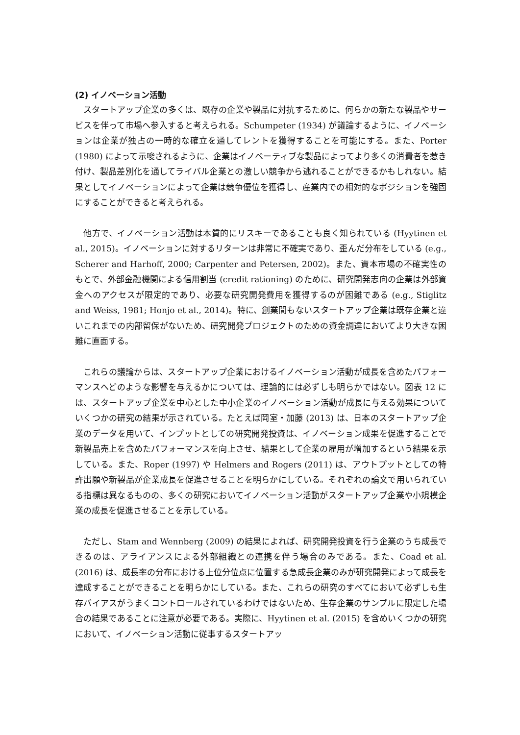(2) イノベーション活動
スタートアップ企業の多くは、既存の企業や製品に対抗するために、何らかの新たな製品やサービスを伴って市場へ参入すると考えられる。Schumpeter (1934) が議論するように、イノベーションは企業が独占の一時的な確立を通してレントを獲得することを可能にする。また、Porter (1980) によって示唆されるように、企業はイノベーティブな製品によってより多くの消費者を惹き付け、製品差別化を通してライバル企業との激しい競争から逃れることができるかもしれない。結果としてイノベーションによって企業は競争優位を獲得し、産業内での相対的なポジションを強固にすることができると考えられる。
他方で、イノベーション活動は本質的にリスキーであることも良く知られている (Hyytinen et al., 2015)。イノベーションに対するリターンは非常に不確実であり、歪んだ分布をしている (e.g., Scherer and Harhoff, 2000; Carpenter and Petersen, 2002)。また、資本市場の不確実性のもとで、外部金融機関による信用割当 (credit rationing) のために、研究開発志向の企業は外部資金へのアクセスが限定的であり、必要な研究開発費用を獲得するのが困難である (e.g., Stiglitz and Weiss, 1981; Honjo et al., 2014)。特に、創業間もないスタートアップ企業は既存企業と違いこれまでの内部留保がないため、研究開発プロジェクトのための資金調達においてより大きな困難に直面する。
これらの議論からは、スタートアップ企業におけるイノベーション活動が成長を含めたパフォーマンスへどのような影響を与えるかについては、理論的には必ずしも明らかではない。図表 12 には、スタートアップ企業を中心とした中小企業のイノベーション活動が成長に与える効果についていくつかの研究の結果が示されている。たとえば岡室・加藤 (2013) は、日本のスタートアップ企業のデータを用いて、インプットとしての研究開発投資は、イノベーション成果を促進することで新製品売上を含めたパフォーマンスを向上させ、結果として企業の雇用が増加するという結果を示している。また、Roper (1997) や Helmers and Rogers (2011) は、アウトプットとしての特許出願や新製品が企業成長を促進させることを明らかにしている。それぞれの論文で用いられている指標は異なるものの、多くの研究においてイノベーション活動がスタートアップ企業や小規模企業の成長を促進させることを示している。
ただし、Stam and Wennberg (2009) の結果によれば、研究開発投資を行う企業のうち成長できるのは、アライアンスによる外部組織との連携を伴う場合のみである。また、Coad et al. (2016) は、成長率の分布における上位分位点に位置する急成長企業のみが研究開発によって成長を達成することができることを明らかにしている。また、これらの研究のすべてにおいて必ずしも生存バイアスがうまくコントロールされているわけではないため、生存企業のサンプルに限定した場合の結果であることに注意が必要である。実際に、Hyytinen et al. (2015) を含めいくつかの研究において、イノベーション活動に従事するスタートアッ